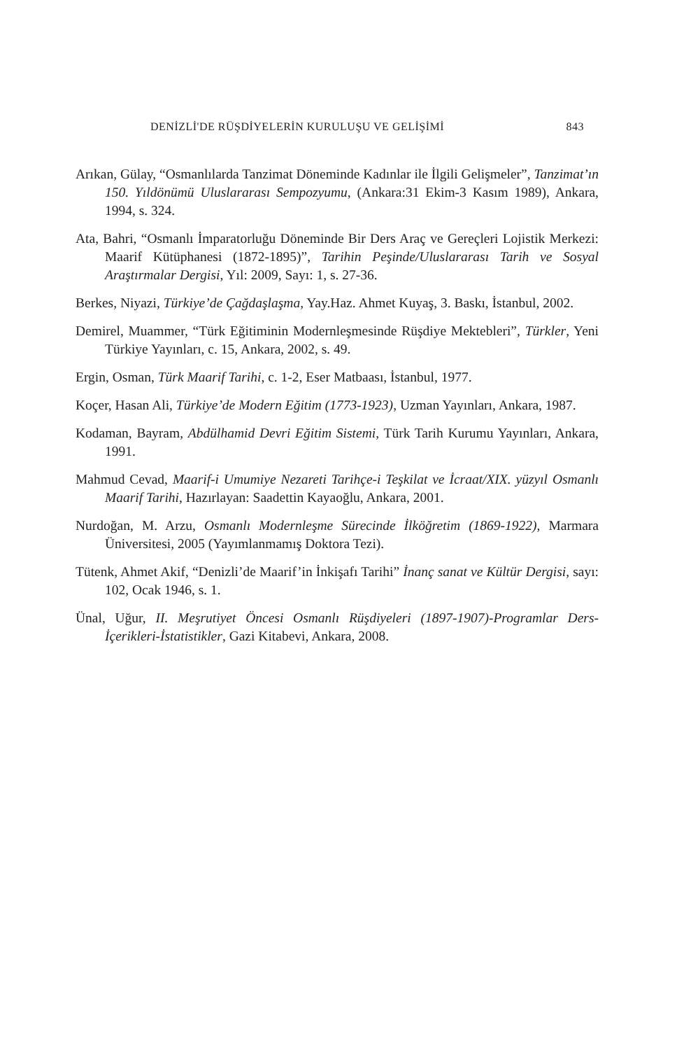DENİZLİ'DE RÜŞDİYELERİN KURULUŞU VE GELİŞİMİ 843
Arıkan, Gülay, “Osmanlılarda Tanzimat Döneminde Kadınlar ile İlgili Gelişmeler”, Tanzimat’ın 150. Yıldönümü Uluslararası Sempozyumu, (Ankara:31 Ekim-3 Kasım 1989), Ankara, 1994, s. 324.
Ata, Bahri, “Osmanlı İmparatorluğu Döneminde Bir Ders Araç ve Gereçleri Lojistik Merkezi: Maarif Kütüphanesi (1872-1895)”, Tarihin Peşinde/Uluslararası Tarih ve Sosyal Araştırmalar Dergisi, Yıl: 2009, Sayı: 1, s. 27-36.
Berkes, Niyazi, Türkiye’de Çağdaşlaşma, Yay.Haz. Ahmet Kuyaş, 3. Baskı, İstanbul, 2002.
Demirel, Muammer, “Türk Eğitiminin Modernleşmesinde Rüşdiye Mektebleri”, Türkler, Yeni Türkiye Yayınları, c. 15, Ankara, 2002, s. 49.
Ergin, Osman, Türk Maarif Tarihi, c. 1-2, Eser Matbaası, İstanbul, 1977.
Koçer, Hasan Ali, Türkiye’de Modern Eğitim (1773-1923), Uzman Yayınları, Ankara, 1987.
Kodaman, Bayram, Abdülhamid Devri Eğitim Sistemi, Türk Tarih Kurumu Yayınları, Ankara, 1991.
Mahmud Cevad, Maarif-i Umumiye Nezareti Tarihçe-i Teşkilat ve İcraat/XIX. yüzyıl Osmanlı Maarif Tarihi, Hazırlayan: Saadettin Kayaoğlu, Ankara, 2001.
Nurdoğan, M. Arzu, Osmanlı Modernleşme Sürecinde İlköğretim (1869-1922), Marmara Üniversitesi, 2005 (Yayımlanmamış Doktora Tezi).
Tütenk, Ahmet Akif, “Denizli’de Maarif’in İnkişafı Tarihi” İnanç sanat ve Kültür Dergisi, sayı: 102, Ocak 1946, s. 1.
Ünal, Uğur, II. Meşrutiyet Öncesi Osmanlı Rüşdiyeleri (1897-1907)-Programlar Ders-İçerikleri-İstatistikler, Gazi Kitabevi, Ankara, 2008.